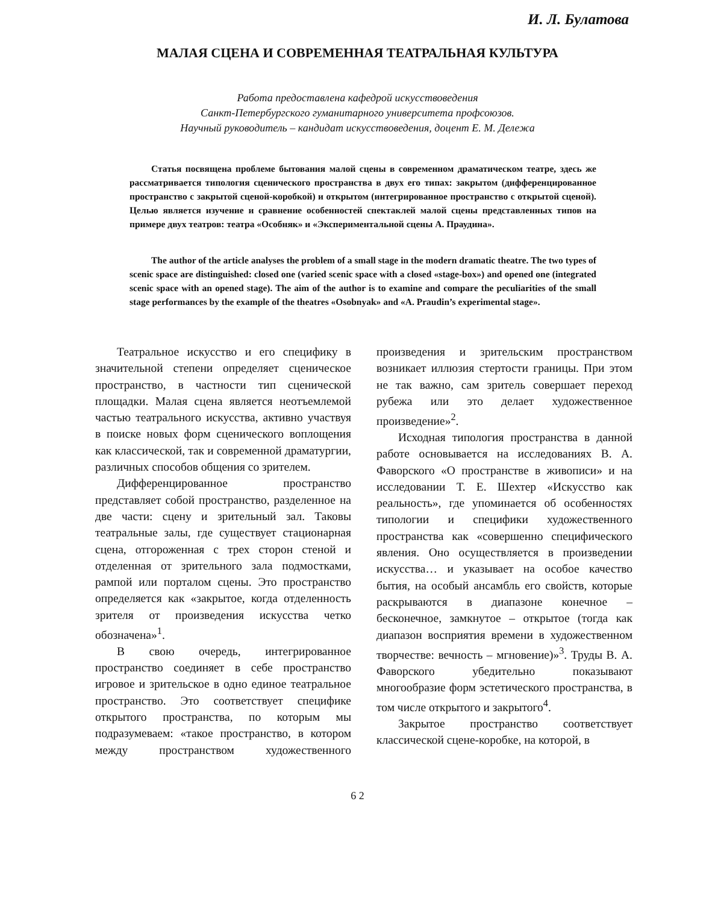И. Л. Булатова
МАЛАЯ СЦЕНА И СОВРЕМЕННАЯ ТЕАТРАЛЬНАЯ КУЛЬТУРА
Работа предоставлена кафедрой искусствоведения
Санкт-Петербургского гуманитарного университета профсоюзов.
Научный руководитель – кандидат искусствоведения, доцент Е. М. Дележа
Статья посвящена проблеме бытования малой сцены в современном драматическом театре, здесь же рассматривается типология сценического пространства в двух его типах: закрытом (дифференцированное пространство с закрытой сценой-коробкой) и открытом (интегрированное пространство с открытой сценой). Целью является изучение и сравнение особенностей спектаклей малой сцены представленных типов на примере двух театров: театра «Особняк» и «Экспериментальной сцены А. Праудина».
The author of the article analyses the problem of a small stage in the modern dramatic theatre. The two types of scenic space are distinguished: closed one (varied scenic space with a closed «stage-box») and opened one (integrated scenic space with an opened stage). The aim of the author is to examine and compare the peculiarities of the small stage performances by the example of the theatres «Osobnyak» and «A. Praudin’s experimental stage».
Театральное искусство и его специфику в значительной степени определяет сценическое пространство, в частности тип сценической площадки. Малая сцена является неотъемлемой частью театрального искусства, активно участвуя в поиске новых форм сценического воплощения как классической, так и современной драматургии, различных способов общения со зрителем.
Дифференцированное пространство представляет собой пространство, разделенное на две части: сцену и зрительный зал. Таковы театральные залы, где существует стационарная сцена, отгороженная с трех сторон стеной и отделенная от зрительного зала подмостками, рампой или порталом сцены. Это пространство определяется как «закрытое, когда отделенность зрителя от произведения искусства четко обозначена»<sup>1</sup>.
В свою очередь, интегрированное пространство соединяет в себе пространство игровое и зрительское в одно единое театральное пространство. Это соответствует специфике открытого пространства, по которым мы подразумеваем: «такое пространство, в котором между пространством художественного произведения и зрительским пространством возникает иллюзия стертости границы. При этом не так важно, сам зритель совершает переход рубежа или это делает художественное произведение»<sup>2</sup>.
Исходная типология пространства в данной работе основывается на исследованиях В. А. Фаворского «О пространстве в живописи» и на исследовании Т. Е. Шехтер «Искусство как реальность», где упоминается об особенностях типологии и специфики художественного пространства как «совершенно специфического явления. Оно осуществляется в произведении искусства… и указывает на особое качество бытия, на особый ансамбль его свойств, которые раскрываются в диапазоне конечное – бесконечное, замкнутое – открытое (тогда как диапазон восприятия времени в художественном творчестве: вечность – мгновение)»<sup>3</sup>. Труды В. А. Фаворского убедительно показывают многообразие форм эстетического пространства, в том числе открытого и закрытого<sup>4</sup>.
Закрытое пространство соответствует классической сцене-коробке, на которой, в
6 2